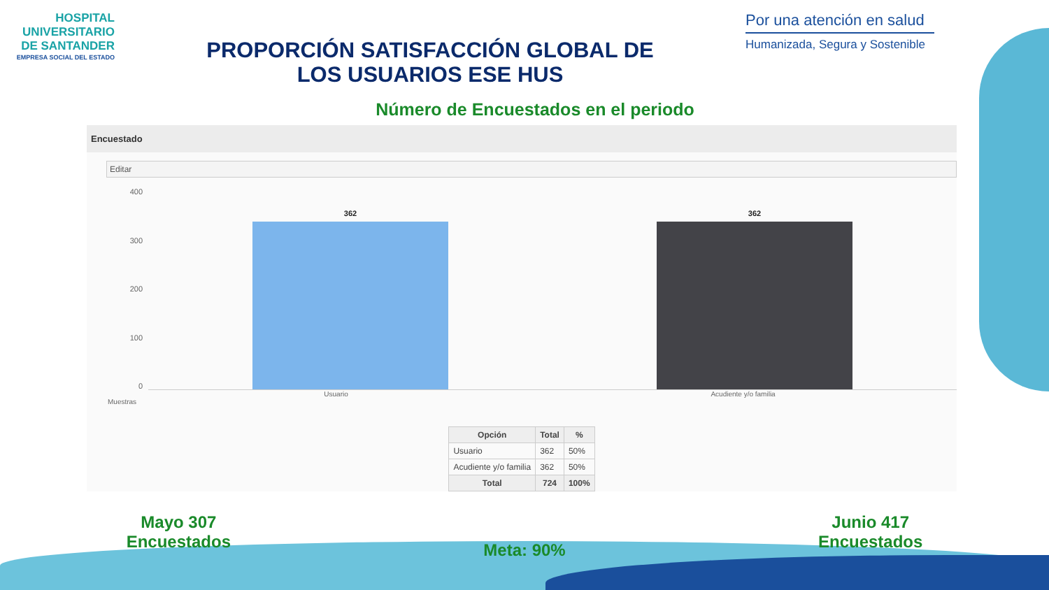HOSPITAL UNIVERSITARIO DE SANTANDER
EMPRESA SOCIAL DEL ESTADO
PROPORCIÓN SATISFACCIÓN GLOBAL DE
LOS USUARIOS ESE HUS
Por una atención en salud
Humanizada, Segura y Sostenible
Número de Encuestados en el periodo
Encuestado
Editar
400
300
200
100
0
362
362
Usuario Acudiente y/o familia
Muestras
| Opción | Total | % |
| --- | --- | --- |
| Usuario | 362 | 50% |
| Acudiente y/o familia | 362 | 50% |
| Total | 724 | 100% |
Mayo 307
Encuestados
Meta: 90%
Junio 417
Encuestados